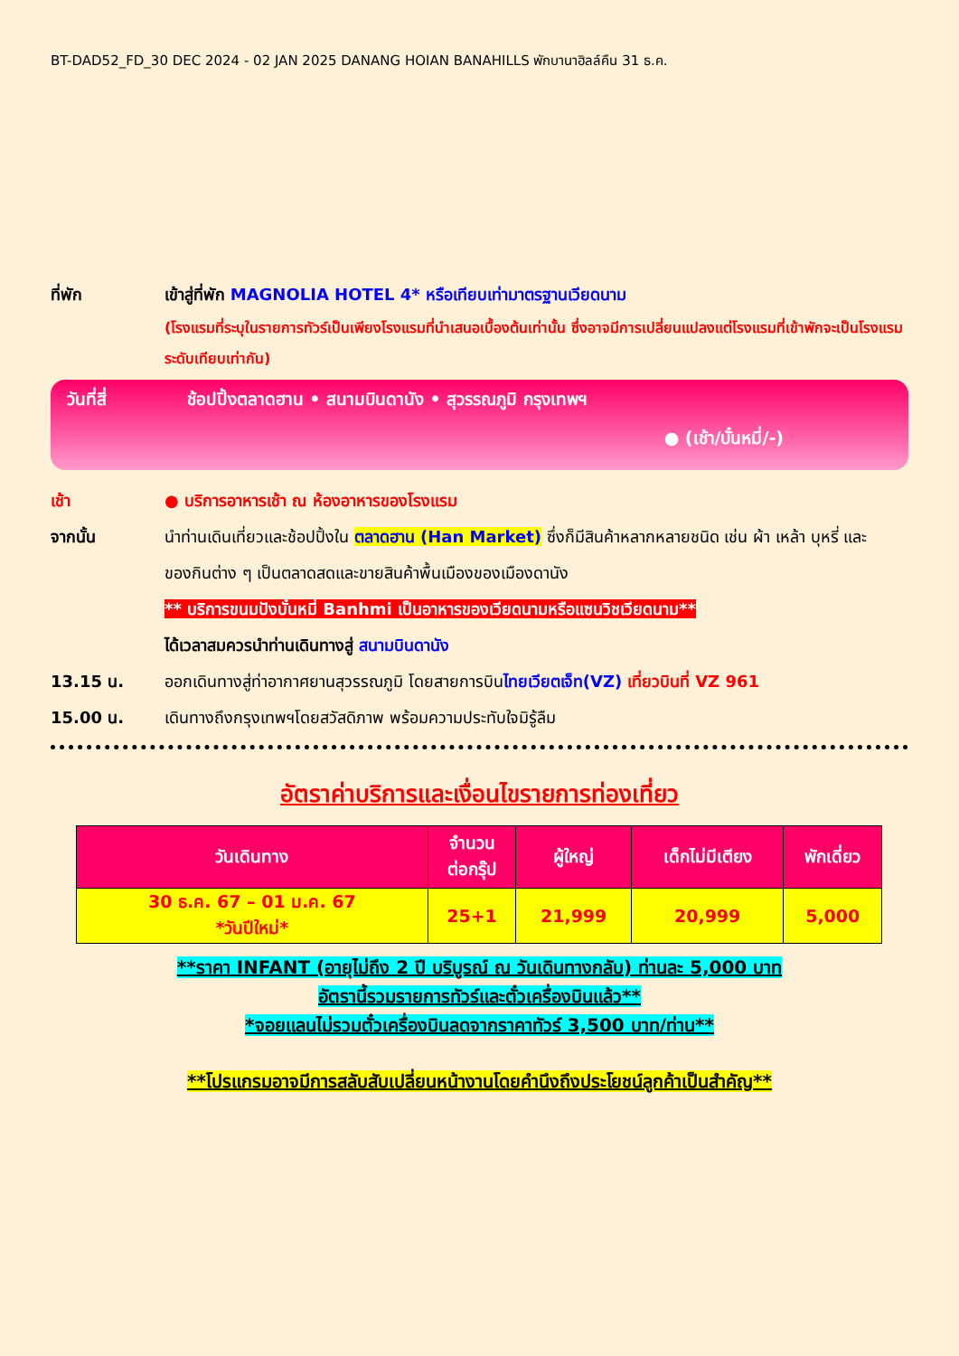BT-DAD52_FD_30 DEC 2024 - 02 JAN 2025 DANANG HOIAN BANAHILLS พักบานาฮิลล์คืน 31 ธ.ค.
ที่พัก เข้าสู่ที่พัก MAGNOLIA HOTEL 4* หรือเทียบเท่ามาตรฐานเวียดนาม
(โรงแรมที่ระบุในรายการทัวร์เป็นเพียงโรงแรมที่นำเสนอเบื้องต้นเท่านั้น ซึ่งอาจมีการเปลี่ยนแปลงแต่โรงแรมที่เข้าพักจะเป็นโรงแรมระดับเทียบเท่ากัน)
วันที่สี่ ช้อปปิ้งตลาดฮาน • สนามบินดานัง • สุวรรณภูมิ กรุงเทพฯ
● (เช้า/บั๋นหมี่/-)
เช้า ● บริการอาหารเช้า ณ ห้องอาหารของโรงแรม
จากนั้น นำท่านเดินเที่ยวและช้อปปิ้งใน ตลาดฮาน (Han Market) ซึ่งก็มีสินค้าหลากหลายชนิด เช่น ผ้า เหล้า บุหรี่ และของกินต่าง ๆ เป็นตลาดสดและขายสินค้าพื้นเมืองของเมืองดานัง
** บริการขนมปังบั๋นหมี่ Banhmi เป็นอาหารของเวียดนามหรือแซนวิชเวียดนาม**
ได้เวลาสมควรนำท่านเดินทางสู่ สนามบินดานัง
13.15 น. ออกเดินทางสู่ท่าอากาศยานสุวรรณภูมิ โดยสายการบินไทยเวียตเจ็ท(VZ) เที่ยวบินที่ VZ 961
15.00 น. เดินทางถึงกรุงเทพฯโดยสวัสดิภาพ พร้อมความประทับใจมิรู้ลืม
อัตราค่าบริการและเงื่อนไขรายการท่องเที่ยว
| วันเดินทาง | จำนวน ต่อกรุ๊ป | ผู้ใหญ่ | เด็กไม่มีเตียง | พักเดี่ยว |
| --- | --- | --- | --- | --- |
| 30 ธ.ค. 67 – 01 ม.ค. 67 *วันปีใหม่* | 25+1 | 21,999 | 20,999 | 5,000 |
**ราคา INFANT (อายุไม่ถึง 2 ปี บริบูรณ์ ณ วันเดินทางกลับ) ท่านละ 5,000 บาท
อัตรานี้รวมรายการทัวร์และตั๋วเครื่องบินแล้ว**
*จอยแลนไม่รวมตั๋วเครื่องบินลดจากราคาทัวร์ 3,500 บาท/ท่าน**
**โปรแกรมอาจมีการสลับสับเปลี่ยนหน้างานโดยคำนึงถึงประโยชน์ลูกค้าเป็นสำคัญ**